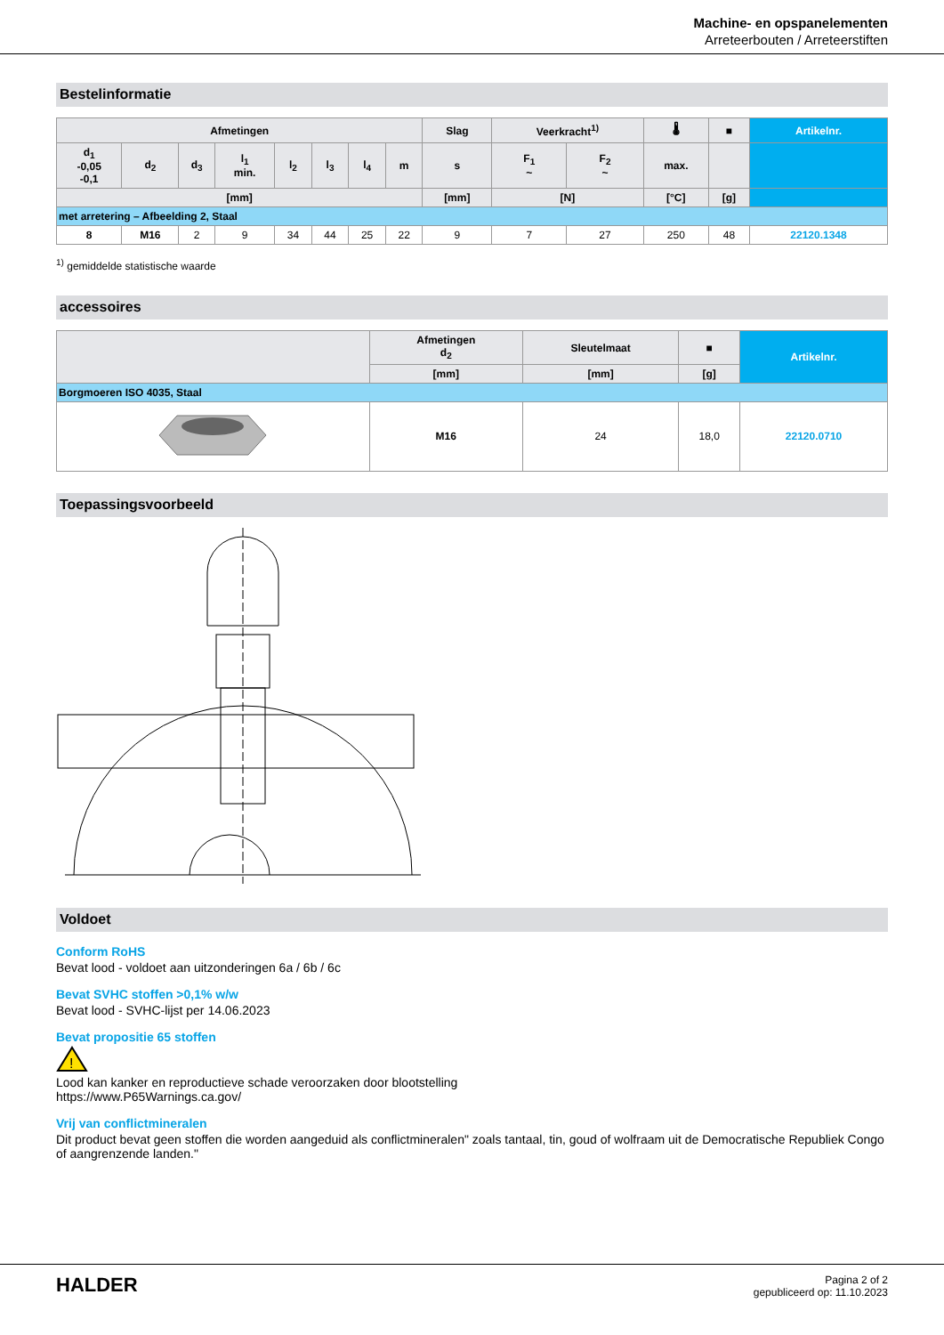Machine- en opspanelementen
Arreteerbouten / Arreteerstiften
Bestelinformatie
| Afmetingen | | | | | | | | Slag | Veerkracht<sup>1)</sup> | | 🌡 | ■ | Artikelnr. |
| --- | --- | --- | --- | --- | --- | --- | --- | --- | --- | --- | --- | --- | --- |
| d<sub>1</sub> -0,05 -0,1 | d<sub>2</sub> | d<sub>3</sub> | l<sub>1</sub> min. | l<sub>2</sub> | l<sub>3</sub> | l<sub>4</sub> | m | s | F<sub>1</sub> ~ | F<sub>2</sub> ~ | max. | | |
| [mm] | | | | | | | | [mm] | [N] | | [°C] | [g] | |
| met arretering – Afbeelding 2, Staal | | | | | | | | | | | | | |
| 8 | M16 | 2 | 9 | 34 | 44 | 25 | 22 | 9 | 7 | 27 | 250 | 48 | 22120.1348 |
<sup>1)</sup> gemiddelde statistische waarde
accessoires
| | Afmetingen d<sub>2</sub> | Sleutelmaat | ■ | Artikelnr. |
| --- | --- | --- | --- | --- |
| | [mm] | [mm] | [g] | |
| Borgmoeren ISO 4035, Staal | | | | |
| | M16 | 24 | 18,0 | 22120.0710 |
Toepassingsvoorbeeld
Voldoet
Conform RoHS
Bevat lood - voldoet aan uitzonderingen 6a / 6b / 6c
Bevat SVHC stoffen >0,1% w/w
Bevat lood - SVHC-lijst per 14.06.2023
Bevat propositie 65 stoffen
!
Lood kan kanker en reproductieve schade veroorzaken door blootstelling
https://www.P65Warnings.ca.gov/
Vrij van conflictmineralen
Dit product bevat geen stoffen die worden aangeduid als conflictmineralen" zoals tantaal, tin, goud of wolfraam uit de Democratische Republiek Congo of aangrenzende landen."
HALDER
Pagina 2 of 2
gepubliceerd op: 11.10.2023